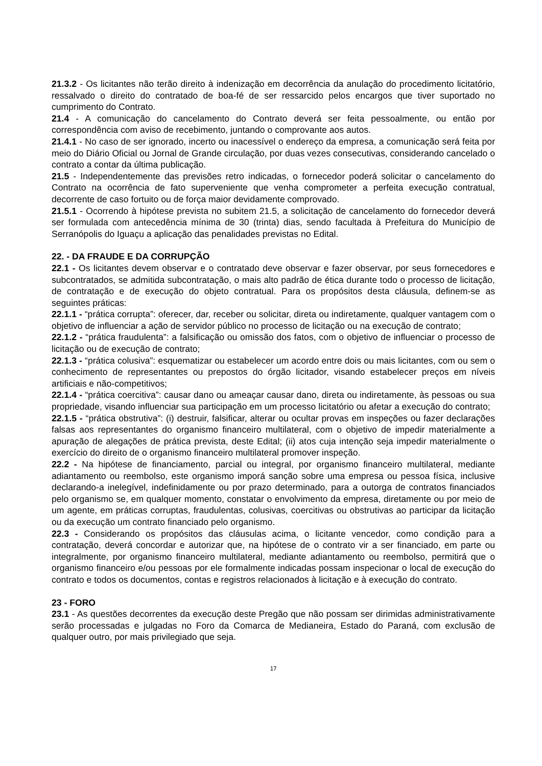21.3.2 - Os licitantes não terão direito à indenização em decorrência da anulação do procedimento licitatório, ressalvado o direito do contratado de boa-fé de ser ressarcido pelos encargos que tiver suportado no cumprimento do Contrato.
21.4 - A comunicação do cancelamento do Contrato deverá ser feita pessoalmente, ou então por correspondência com aviso de recebimento, juntando o comprovante aos autos.
21.4.1 - No caso de ser ignorado, incerto ou inacessível o endereço da empresa, a comunicação será feita por meio do Diário Oficial ou Jornal de Grande circulação, por duas vezes consecutivas, considerando cancelado o contrato a contar da última publicação.
21.5 - Independentemente das previsões retro indicadas, o fornecedor poderá solicitar o cancelamento do Contrato na ocorrência de fato superveniente que venha comprometer a perfeita execução contratual, decorrente de caso fortuito ou de força maior devidamente comprovado.
21.5.1 - Ocorrendo à hipótese prevista no subitem 21.5, a solicitação de cancelamento do fornecedor deverá ser formulada com antecedência mínima de 30 (trinta) dias, sendo facultada à Prefeitura do Município de Serranópolis do Iguaçu a aplicação das penalidades previstas no Edital.
22. - DA FRAUDE E DA CORRUPÇÃO
22.1 - Os licitantes devem observar e o contratado deve observar e fazer observar, por seus fornecedores e subcontratados, se admitida subcontratação, o mais alto padrão de ética durante todo o processo de licitação, de contratação e de execução do objeto contratual. Para os propósitos desta cláusula, definem-se as seguintes práticas:
22.1.1 - “prática corrupta”: oferecer, dar, receber ou solicitar, direta ou indiretamente, qualquer vantagem com o objetivo de influenciar a ação de servidor público no processo de licitação ou na execução de contrato;
22.1.2 - “prática fraudulenta”: a falsificação ou omissão dos fatos, com o objetivo de influenciar o processo de licitação ou de execução de contrato;
22.1.3 - “prática colusiva”: esquematizar ou estabelecer um acordo entre dois ou mais licitantes, com ou sem o conhecimento de representantes ou prepostos do órgão licitador, visando estabelecer preços em níveis artificiais e não-competitivos;
22.1.4 - “prática coercitiva”: causar dano ou ameaçar causar dano, direta ou indiretamente, às pessoas ou sua propriedade, visando influenciar sua participação em um processo licitatório ou afetar a execução do contrato;
22.1.5 - “prática obstrutiva”: (i) destruir, falsificar, alterar ou ocultar provas em inspeções ou fazer declarações falsas aos representantes do organismo financeiro multilateral, com o objetivo de impedir materialmente a apuração de alegações de prática prevista, deste Edital; (ii) atos cuja intenção seja impedir materialmente o exercício do direito de o organismo financeiro multilateral promover inspeção.
22.2 - Na hipótese de financiamento, parcial ou integral, por organismo financeiro multilateral, mediante adiantamento ou reembolso, este organismo imporá sanção sobre uma empresa ou pessoa física, inclusive declarando-a inelegível, indefinidamente ou por prazo determinado, para a outorga de contratos financiados pelo organismo se, em qualquer momento, constatar o envolvimento da empresa, diretamente ou por meio de um agente, em práticas corruptas, fraudulentas, colusivas, coercitivas ou obstrutivas ao participar da licitação ou da execução um contrato financiado pelo organismo.
22.3 - Considerando os propósitos das cláusulas acima, o licitante vencedor, como condição para a contratação, deverá concordar e autorizar que, na hipótese de o contrato vir a ser financiado, em parte ou integralmente, por organismo financeiro multilateral, mediante adiantamento ou reembolso, permitirá que o organismo financeiro e/ou pessoas por ele formalmente indicadas possam inspecionar o local de execução do contrato e todos os documentos, contas e registros relacionados à licitação e à execução do contrato.
23 - FORO
23.1 - As questões decorrentes da execução deste Pregão que não possam ser dirimidas administrativamente serão processadas e julgadas no Foro da Comarca de Medianeira, Estado do Paraná, com exclusão de qualquer outro, por mais privilegiado que seja.
17